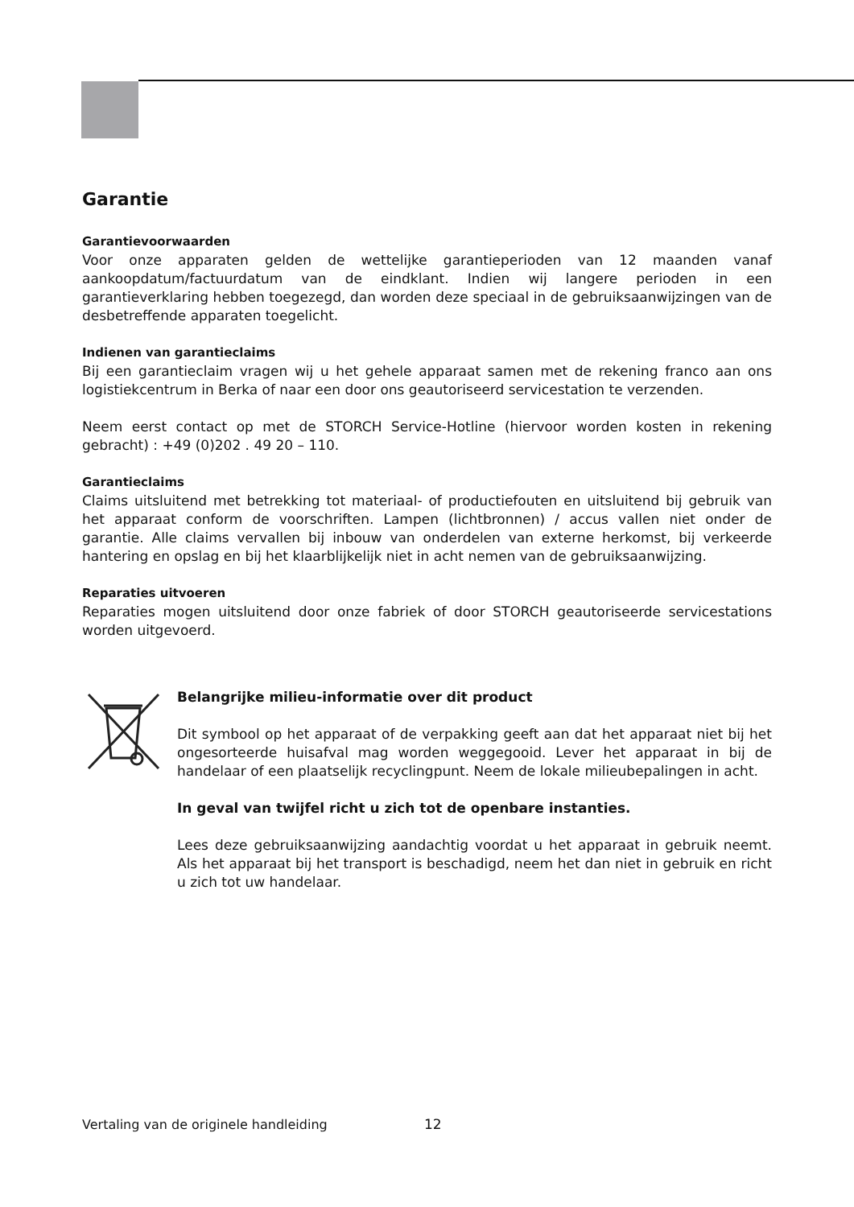Garantie
Garantievoorwaarden
Voor onze apparaten gelden de wettelijke garantieperioden van 12 maanden vanaf aankoopdatum/factuurdatum van de eindklant. Indien wij langere perioden in een garantieverklaring hebben toegezegd, dan worden deze speciaal in de gebruiksaanwijzingen van de desbetreffende apparaten toegelicht.
Indienen van garantieclaims
Bij een garantieclaim vragen wij u het gehele apparaat samen met de rekening franco aan ons logistiekcentrum in Berka of naar een door ons geautoriseerd servicestation te verzenden.
Neem eerst contact op met de STORCH Service-Hotline (hiervoor worden kosten in rekening gebracht) : +49 (0)202 . 49 20 – 110.
Garantieclaims
Claims uitsluitend met betrekking tot materiaal- of productiefouten en uitsluitend bij gebruik van het apparaat conform de voorschriften. Lampen (lichtbronnen) / accus vallen niet onder de garantie. Alle claims vervallen bij inbouw van onderdelen van externe herkomst, bij verkeerde hantering en opslag en bij het klaarblijkelijk niet in acht nemen van de gebruiksaanwijzing.
Reparaties uitvoeren
Reparaties mogen uitsluitend door onze fabriek of door STORCH geautoriseerde servicestations worden uitgevoerd.
Belangrijke milieu-informatie over dit product
Dit symbool op het apparaat of de verpakking geeft aan dat het apparaat niet bij het ongesorteerde huisafval mag worden weggegooid. Lever het apparaat in bij de handelaar of een plaatselijk recyclingpunt. Neem de lokale milieubepalingen in acht.
In geval van twijfel richt u zich tot de openbare instanties.
Lees deze gebruiksaanwijzing aandachtig voordat u het apparaat in gebruik neemt. Als het apparaat bij het transport is beschadigd, neem het dan niet in gebruik en richt u zich tot uw handelaar.
Vertaling van de originele handleiding
12